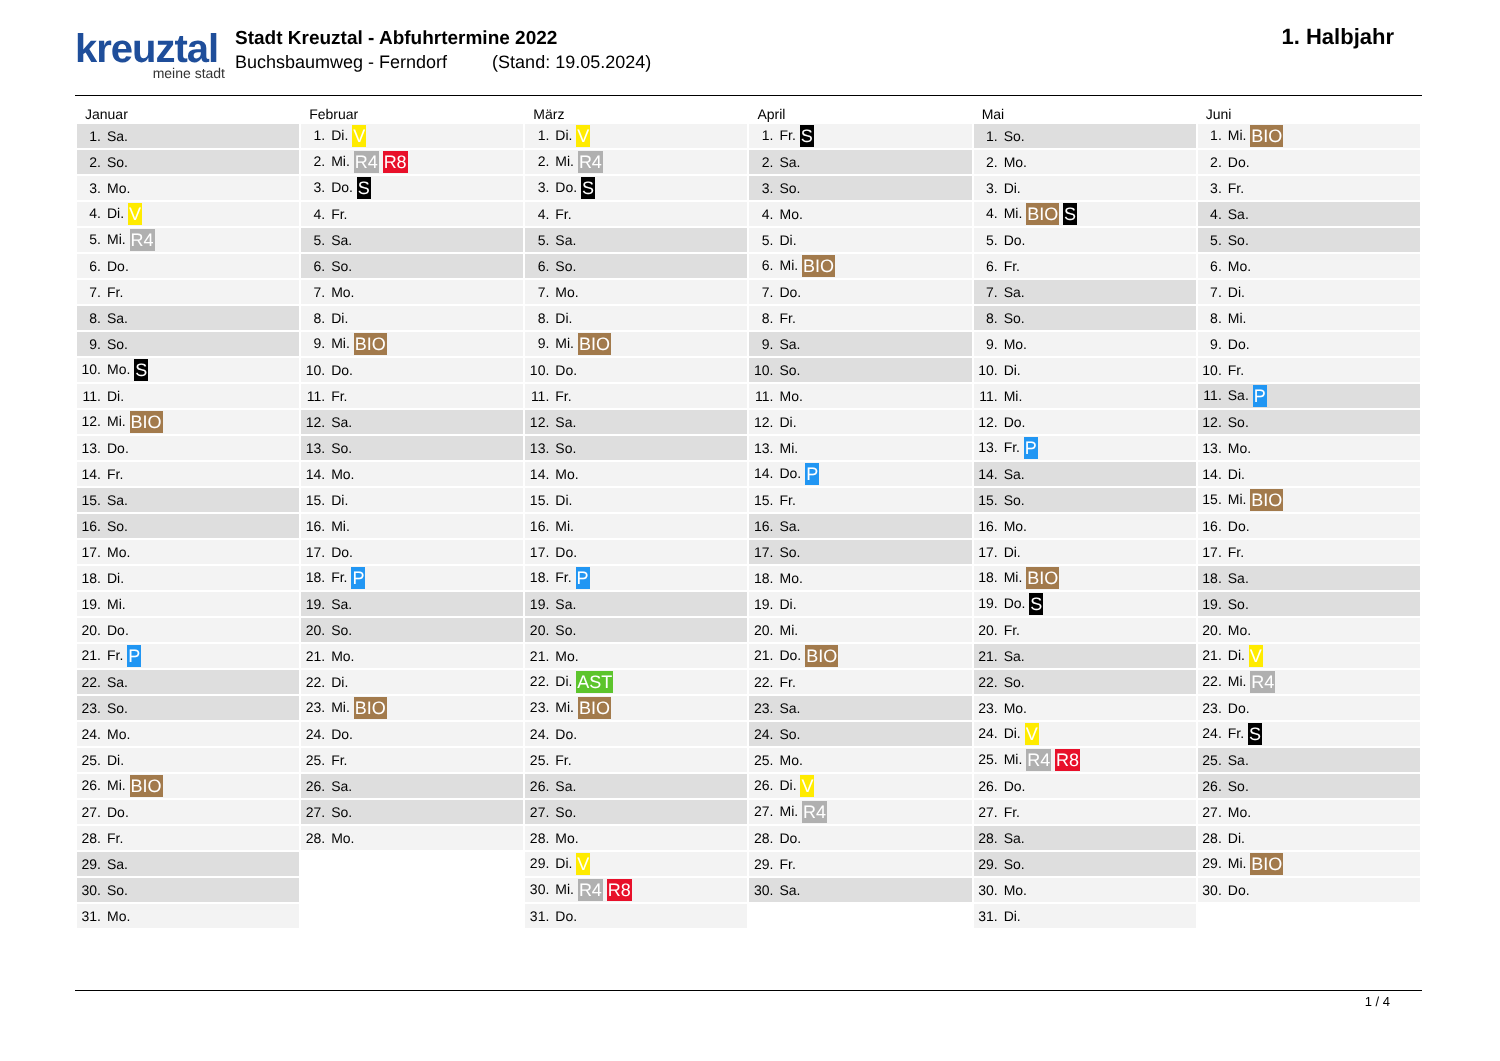kreuztal
meine stadt
Stadt Kreuztal - Abfuhrtermine 2022
Buchsbaumweg - Ferndorf (Stand: 19.05.2024)
1. Halbjahr
| Januar | Februar | März | April | Mai | Juni |
| --- | --- | --- | --- | --- | --- |
| 1. Sa. | 1. Di. V | 1. Di. V | 1. Fr. S | 1. So. | 1. Mi. BIO |
| 2. So. | 2. Mi. R4 R8 | 2. Mi. R4 | 2. Sa. | 2. Mo. | 2. Do. |
| 3. Mo. | 3. Do. S | 3. Do. S | 3. So. | 3. Di. | 3. Fr. |
| 4. Di. V | 4. Fr. | 4. Fr. | 4. Mo. | 4. Mi. BIO S | 4. Sa. |
| 5. Mi. R4 | 5. Sa. | 5. Sa. | 5. Di. | 5. Do. | 5. So. |
| 6. Do. | 6. So. | 6. So. | 6. Mi. BIO | 6. Fr. | 6. Mo. |
| 7. Fr. | 7. Mo. | 7. Mo. | 7. Do. | 7. Sa. | 7. Di. |
| 8. Sa. | 8. Di. | 8. Di. | 8. Fr. | 8. So. | 8. Mi. |
| 9. So. | 9. Mi. BIO | 9. Mi. BIO | 9. Sa. | 9. Mo. | 9. Do. |
| 10. Mo. S | 10. Do. | 10. Do. | 10. So. | 10. Di. | 10. Fr. |
| 11. Di. | 11. Fr. | 11. Fr. | 11. Mo. | 11. Mi. | 11. Sa. P |
| 12. Mi. BIO | 12. Sa. | 12. Sa. | 12. Di. | 12. Do. | 12. So. |
| 13. Do. | 13. So. | 13. So. | 13. Mi. | 13. Fr. P | 13. Mo. |
| 14. Fr. | 14. Mo. | 14. Mo. | 14. Do. P | 14. Sa. | 14. Di. |
| 15. Sa. | 15. Di. | 15. Di. | 15. Fr. | 15. So. | 15. Mi. BIO |
| 16. So. | 16. Mi. | 16. Mi. | 16. Sa. | 16. Mo. | 16. Do. |
| 17. Mo. | 17. Do. | 17. Do. | 17. So. | 17. Di. | 17. Fr. |
| 18. Di. | 18. Fr. P | 18. Fr. P | 18. Mo. | 18. Mi. BIO | 18. Sa. |
| 19. Mi. | 19. Sa. | 19. Sa. | 19. Di. | 19. Do. S | 19. So. |
| 20. Do. | 20. So. | 20. So. | 20. Mi. | 20. Fr. | 20. Mo. |
| 21. Fr. P | 21. Mo. | 21. Mo. | 21. Do. BIO | 21. Sa. | 21. Di. V |
| 22. Sa. | 22. Di. | 22. Di. AST | 22. Fr. | 22. So. | 22. Mi. R4 |
| 23. So. | 23. Mi. BIO | 23. Mi. BIO | 23. Sa. | 23. Mo. | 23. Do. |
| 24. Mo. | 24. Do. | 24. Do. | 24. So. | 24. Di. V | 24. Fr. S |
| 25. Di. | 25. Fr. | 25. Fr. | 25. Mo. | 25. Mi. R4 R8 | 25. Sa. |
| 26. Mi. BIO | 26. Sa. | 26. Sa. | 26. Di. V | 26. Do. | 26. So. |
| 27. Do. | 27. So. | 27. So. | 27. Mi. R4 | 27. Fr. | 27. Mo. |
| 28. Fr. | 28. Mo. | 28. Mo. | 28. Do. | 28. Sa. | 28. Di. |
| 29. Sa. | | 29. Di. V | 29. Fr. | 29. So. | 29. Mi. BIO |
| 30. So. | | 30. Mi. R4 R8 | 30. Sa. | 30. Mo. | 30. Do. |
| 31. Mo. | | 31. Do. | | 31. Di. | |
1 / 4